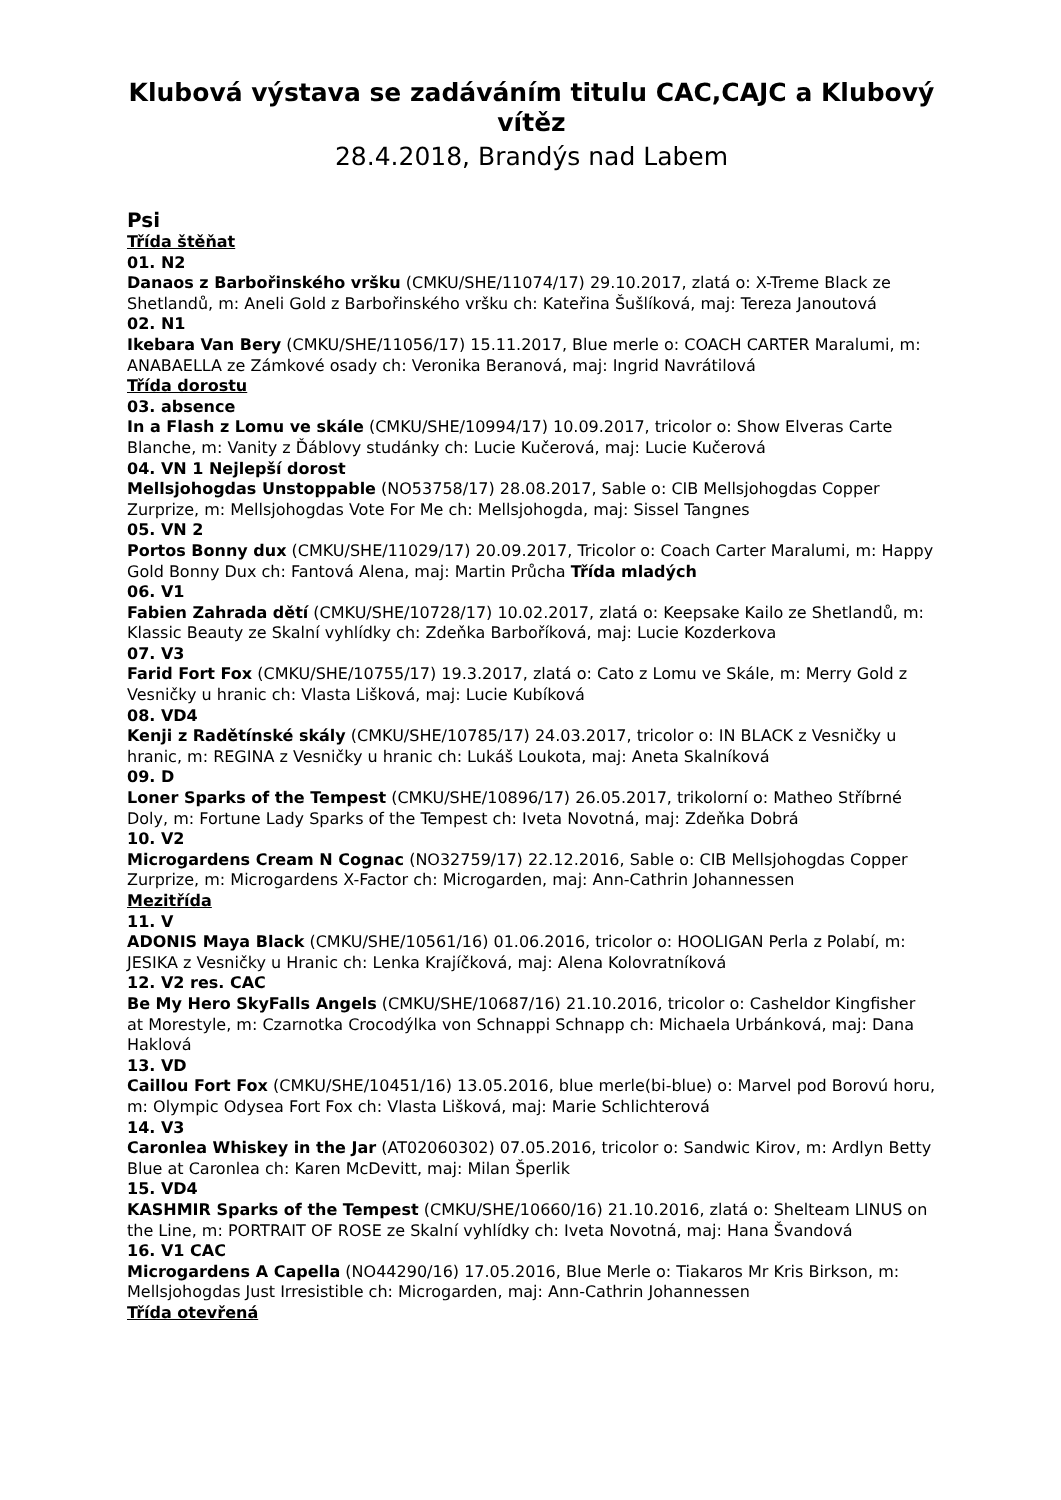Klubová výstava se zadáváním titulu CAC,CAJC a Klubový vítěz
28.4.2018, Brandýs nad Labem
Psi
Třída štěňat
01. N2
Danaos z Barbořinského vršku (CMKU/SHE/11074/17) 29.10.2017, zlatá o: X-Treme Black ze Shetlandů, m: Aneli Gold z Barbořinského vršku ch: Kateřina Šušlíková, maj: Tereza Janoutová
02. N1
Ikebara Van Bery (CMKU/SHE/11056/17) 15.11.2017, Blue merle o: COACH CARTER Maralumi, m: ANABAELLA ze Zámkové osady ch: Veronika Beranová, maj: Ingrid Navrátilová
Třída dorostu
03. absence
In a Flash z Lomu ve skále (CMKU/SHE/10994/17) 10.09.2017, tricolor o: Show Elveras Carte Blanche, m: Vanity z Ďáblovy studánky ch: Lucie Kučerová, maj: Lucie Kučerová
04. VN 1 Nejlepší dorost
Mellsjohogdas Unstoppable (NO53758/17) 28.08.2017, Sable o: CIB Mellsjohogdas Copper Zurprize, m: Mellsjohogdas Vote For Me ch: Mellsjohogda, maj: Sissel Tangnes
05. VN 2
Portos Bonny dux (CMKU/SHE/11029/17) 20.09.2017, Tricolor o: Coach Carter Maralumi, m: Happy Gold Bonny Dux ch: Fantová Alena, maj: Martin Průcha Třída mladých
06. V1
Fabien Zahrada dětí (CMKU/SHE/10728/17) 10.02.2017, zlatá o: Keepsake Kailo ze Shetlandů, m: Klassic Beauty ze Skalní vyhlídky ch: Zdeňka Barboříková, maj: Lucie Kozderkova
07. V3
Farid Fort Fox (CMKU/SHE/10755/17) 19.3.2017, zlatá o: Cato z Lomu ve Skále, m: Merry Gold z Vesničky u hranic ch: Vlasta Lišková, maj: Lucie Kubíková
08. VD4
Kenji z Radětínské skály (CMKU/SHE/10785/17) 24.03.2017, tricolor o: IN BLACK z Vesničky u hranic, m: REGINA z Vesničky u hranic ch: Lukáš Loukota, maj: Aneta Skalníková
09. D
Loner Sparks of the Tempest (CMKU/SHE/10896/17) 26.05.2017, trikolorní o: Matheo Stříbrné Doly, m: Fortune Lady Sparks of the Tempest ch: Iveta Novotná, maj: Zdeňka Dobrá
10. V2
Microgardens Cream N Cognac (NO32759/17) 22.12.2016, Sable o: CIB Mellsjohogdas Copper Zurprize, m: Microgardens X-Factor ch: Microgarden, maj: Ann-Cathrin Johannessen
Mezitřída
11. V
ADONIS Maya Black (CMKU/SHE/10561/16) 01.06.2016, tricolor o: HOOLIGAN Perla z Polabí, m: JESIKA z Vesničky u Hranic ch: Lenka Krajíčková, maj: Alena Kolovratníková
12. V2 res. CAC
Be My Hero SkyFalls Angels (CMKU/SHE/10687/16) 21.10.2016, tricolor o: Casheldor Kingfisher at Morestyle, m: Czarnotka Crocodýlka von Schnappi Schnapp ch: Michaela Urbánková, maj: Dana Haklová
13. VD
Caillou Fort Fox (CMKU/SHE/10451/16) 13.05.2016, blue merle(bi-blue) o: Marvel pod Borovú horu, m: Olympic Odysea Fort Fox ch: Vlasta Lišková, maj: Marie Schlichterová
14. V3
Caronlea Whiskey in the Jar (AT02060302) 07.05.2016, tricolor o: Sandwic Kirov, m: Ardlyn Betty Blue at Caronlea ch: Karen McDevitt, maj: Milan Šperlik
15. VD4
KASHMIR Sparks of the Tempest (CMKU/SHE/10660/16) 21.10.2016, zlatá o: Shelteam LINUS on the Line, m: PORTRAIT OF ROSE ze Skalní vyhlídky ch: Iveta Novotná, maj: Hana Švandová
16. V1 CAC
Microgardens A Capella (NO44290/16) 17.05.2016, Blue Merle o: Tiakaros Mr Kris Birkson, m: Mellsjohogdas Just Irresistible ch: Microgarden, maj: Ann-Cathrin Johannessen
Třída otevřená